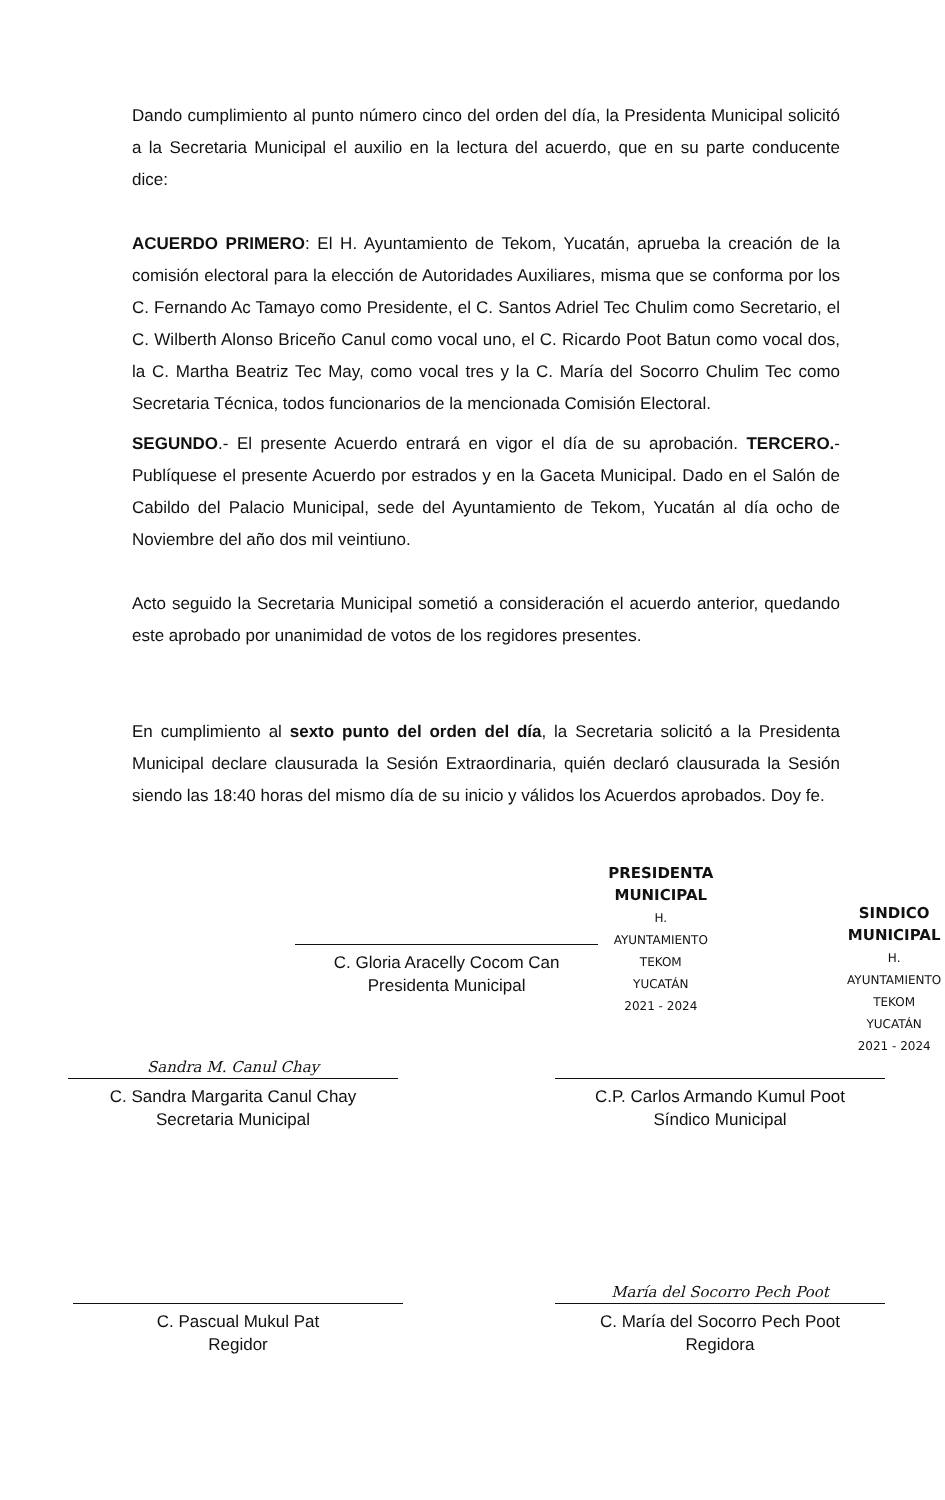Dando cumplimiento al punto número cinco del orden del día, la Presidenta Municipal solicitó a la Secretaria Municipal el auxilio en la lectura del acuerdo, que en su parte conducente dice:
ACUERDO PRIMERO: El H. Ayuntamiento de Tekom, Yucatán, aprueba la creación de la comisión electoral para la elección de Autoridades Auxiliares, misma que se conforma por los C. Fernando Ac Tamayo como Presidente, el C. Santos Adriel Tec Chulim como Secretario, el C. Wilberth Alonso Briceño Canul como vocal uno, el C. Ricardo Poot Batun como vocal dos, la C. Martha Beatriz Tec May, como vocal tres y la C. María del Socorro Chulim Tec como Secretaria Técnica, todos funcionarios de la mencionada Comisión Electoral.
SEGUNDO.- El presente Acuerdo entrará en vigor el día de su aprobación. TERCERO.- Publíquese el presente Acuerdo por estrados y en la Gaceta Municipal. Dado en el Salón de Cabildo del Palacio Municipal, sede del Ayuntamiento de Tekom, Yucatán al día ocho de Noviembre del año dos mil veintiuno.
Acto seguido la Secretaria Municipal sometió a consideración el acuerdo anterior, quedando este aprobado por unanimidad de votos de los regidores presentes.
En cumplimiento al sexto punto del orden del día, la Secretaria solicitó a la Presidenta Municipal declare clausurada la Sesión Extraordinaria, quién declaró clausurada la Sesión siendo las 18:40 horas del mismo día de su inicio y válidos los Acuerdos aprobados. Doy fe.
C. Gloria Aracelly Cocom Can
Presidenta Municipal
PRESIDENTA
MUNICIPAL
H. AYUNTAMIENTO
TEKOM
YUCATÁN
2021 - 2024
SINDICO
MUNICIPAL
H. AYUNTAMIENTO
TEKOM
YUCATÁN
2021 - 2024
Sandra M. Canul Chay
C. Sandra Margarita Canul Chay
Secretaria Municipal
C.P. Carlos Armando Kumul Poot
Síndico Municipal
C. Pascual Mukul Pat
Regidor
María del Socorro Pech Poot
C. María del Socorro Pech Poot
Regidora